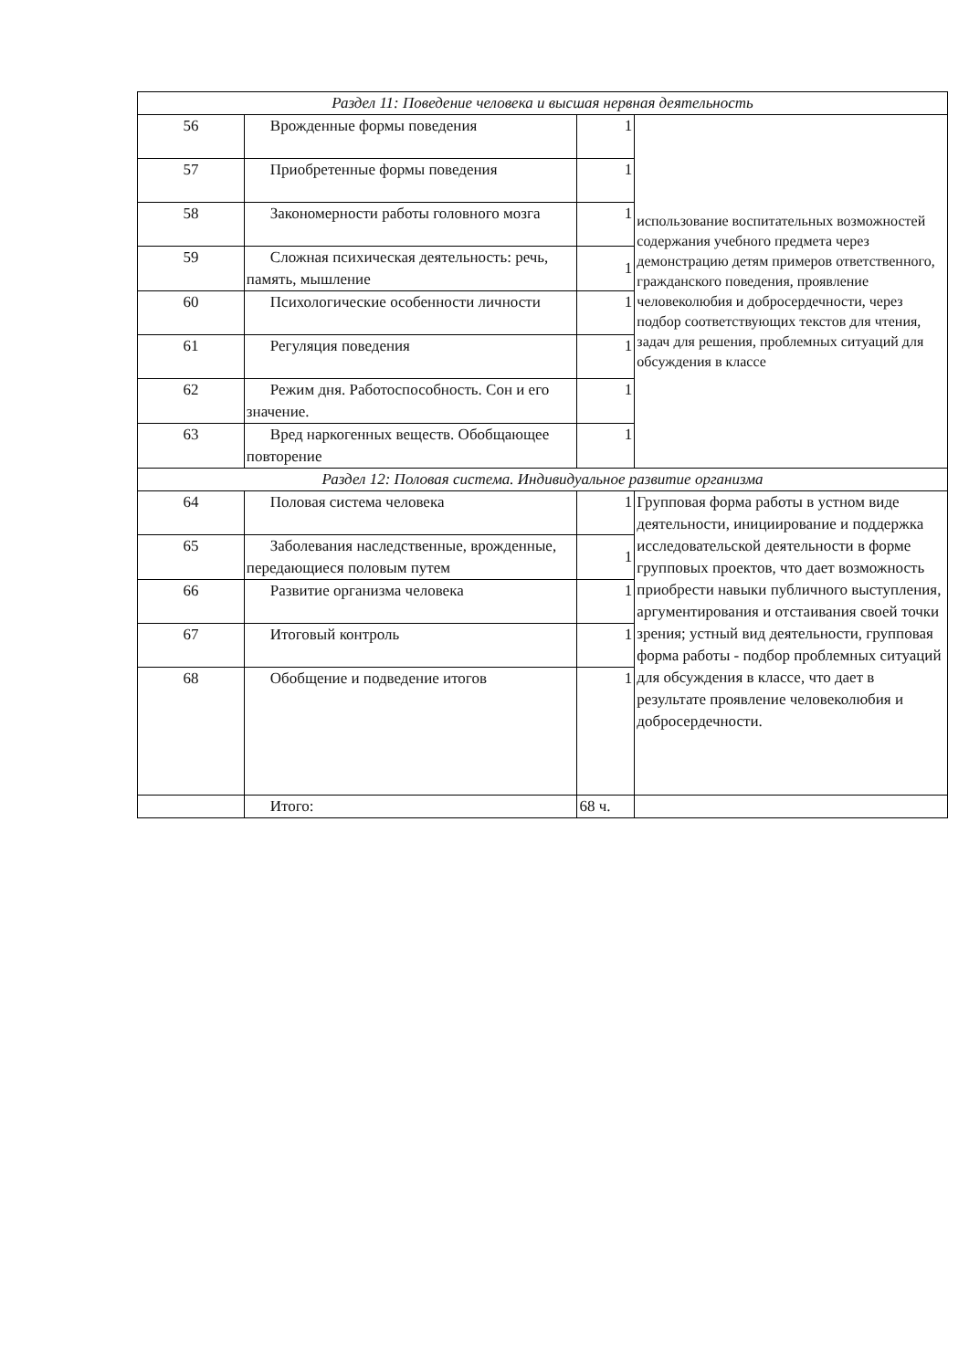| Раздел 11: Поведение человека и высшая нервная деятельность | | | |
| 56 | Врожденные формы поведения | 1 | использование воспитательных возможностей содержания учебного предмета через демонстрацию детям примеров ответственного, гражданского поведения, проявление человеколюбия и добросердечности, через подбор соответствующих текстов для чтения, задач для решения, проблемных ситуаций для обсуждения в классе |
| 57 | Приобретенные формы поведения | 1 | |
| 58 | Закономерности работы головного мозга | 1 | |
| 59 | Сложная психическая деятельность: речь, память, мышление | 1 | |
| 60 | Психологические особенности личности | 1 | |
| 61 | Регуляция поведения | 1 | |
| 62 | Режим дня. Работоспособность. Сон и его значение. | 1 | |
| 63 | Вред наркогенных веществ. Обобщающее повторение | 1 | |
| Раздел 12: Половая система. Индивидуальное развитие организма | | | |
| 64 | Половая система человека | 1 | Групповая форма работы в устном виде деятельности, инициирование и поддержка исследовательской деятельности в форме групповых проектов, что дает возможность приобрести навыки публичного выступления, аргументирования и отстаивания своей точки зрения; устный вид деятельности, групповая форма работы - подбор проблемных ситуаций для обсуждения в классе, что дает в результате проявление человеколюбия и добросердечности. |
| 65 | Заболевания наследственные, врожденные, передающиеся половым путем | 1 | |
| 66 | Развитие организма человека | 1 | |
| 67 | Итоговый контроль | 1 | |
| 68 | Обобщение и подведение итогов | 1 | |
| | Итого: | 68 ч. | |